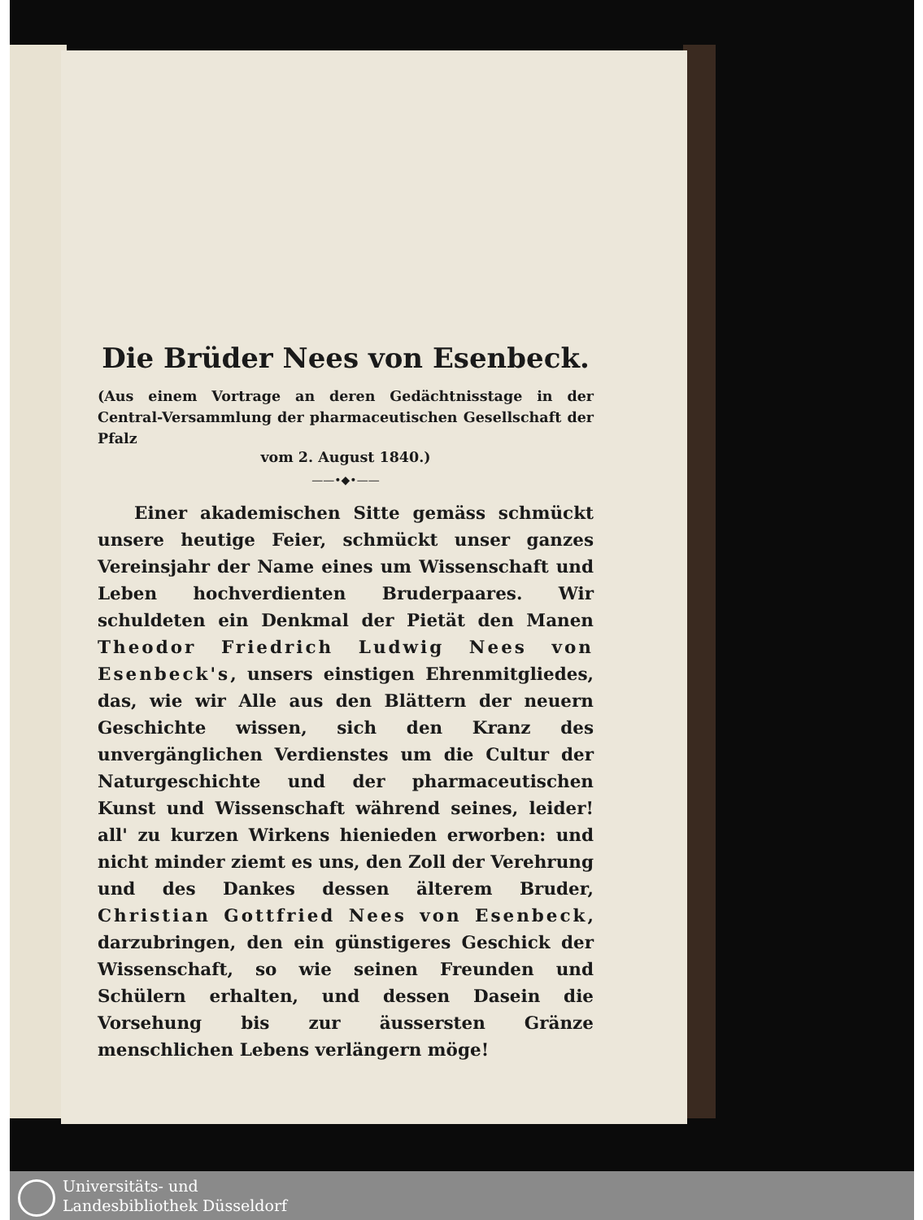Die Brüder Nees von Esenbeck.
(Aus einem Vortrage an deren Gedächtnisstage in der Central-Versammlung der pharmaceutischen Gesellschaft der Pfalz
vom 2. August 1840.)
——•◆•——
Einer akademischen Sitte gemäss schmückt unsere heutige Feier, schmückt unser ganzes Vereinsjahr der Name eines um Wissenschaft und Leben hochverdienten Bruderpaares. Wir schuldeten ein Denkmal der Pietät den Manen Theodor Friedrich Ludwig Nees von Esenbeck's, unsers einstigen Ehrenmitgliedes, das, wie wir Alle aus den Blättern der neuern Geschichte wissen, sich den Kranz des unvergänglichen Verdienstes um die Cultur der Naturgeschichte und der pharmaceutischen Kunst und Wissenschaft während seines, leider! all' zu kurzen Wirkens hienieden erworben: und nicht minder ziemt es uns, den Zoll der Verehrung und des Dankes dessen älterem Bruder, Christian Gottfried Nees von Esenbeck, darzubringen, den ein günstigeres Geschick der Wissenschaft, so wie seinen Freunden und Schülern erhalten, und dessen Dasein die Vorsehung bis zur äussersten Gränze menschlichen Lebens verlängern möge!
Universitäts- und
Landesbibliothek Düsseldorf